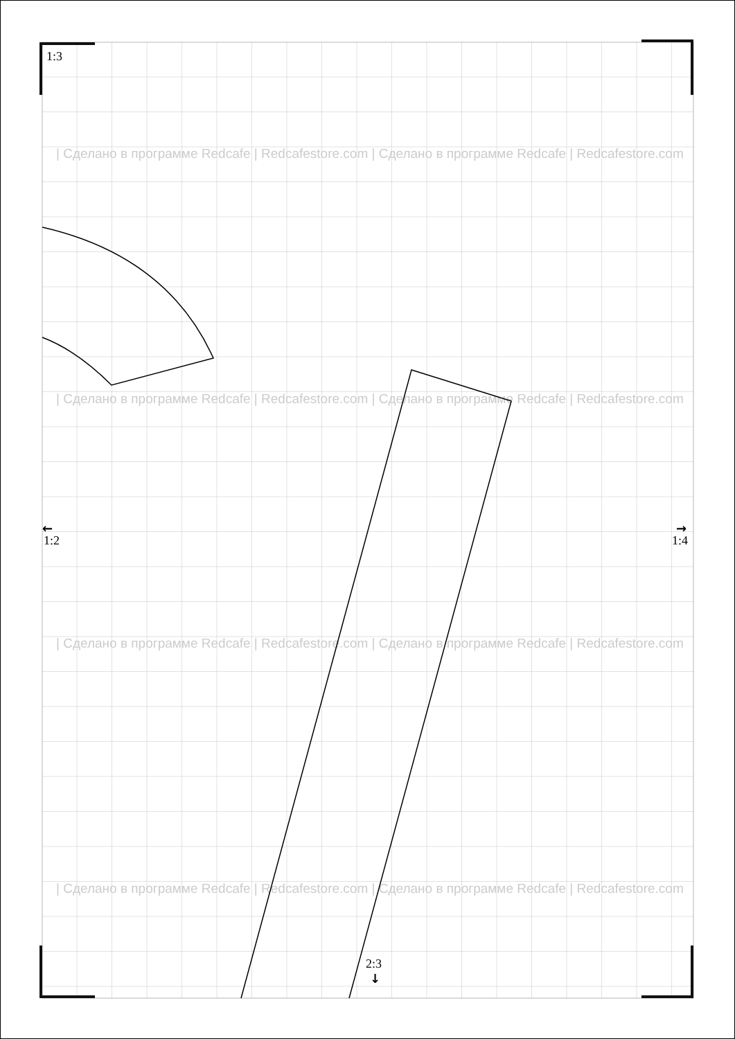| Сделано в программе Redcafe | Redcafestore.com | Сделано в программе Redcafe | Redcafestore.com
| Сделано в программе Redcafe | Redcafestore.com | Сделано в программе Redcafe | Redcafestore.com
| Сделано в программе Redcafe | Redcafestore.com | Сделано в программе Redcafe | Redcafestore.com
| Сделано в программе Redcafe | Redcafestore.com | Сделано в программе Redcafe | Redcafestore.com
1:3
1:2
1:4
2:3
←
→
↓